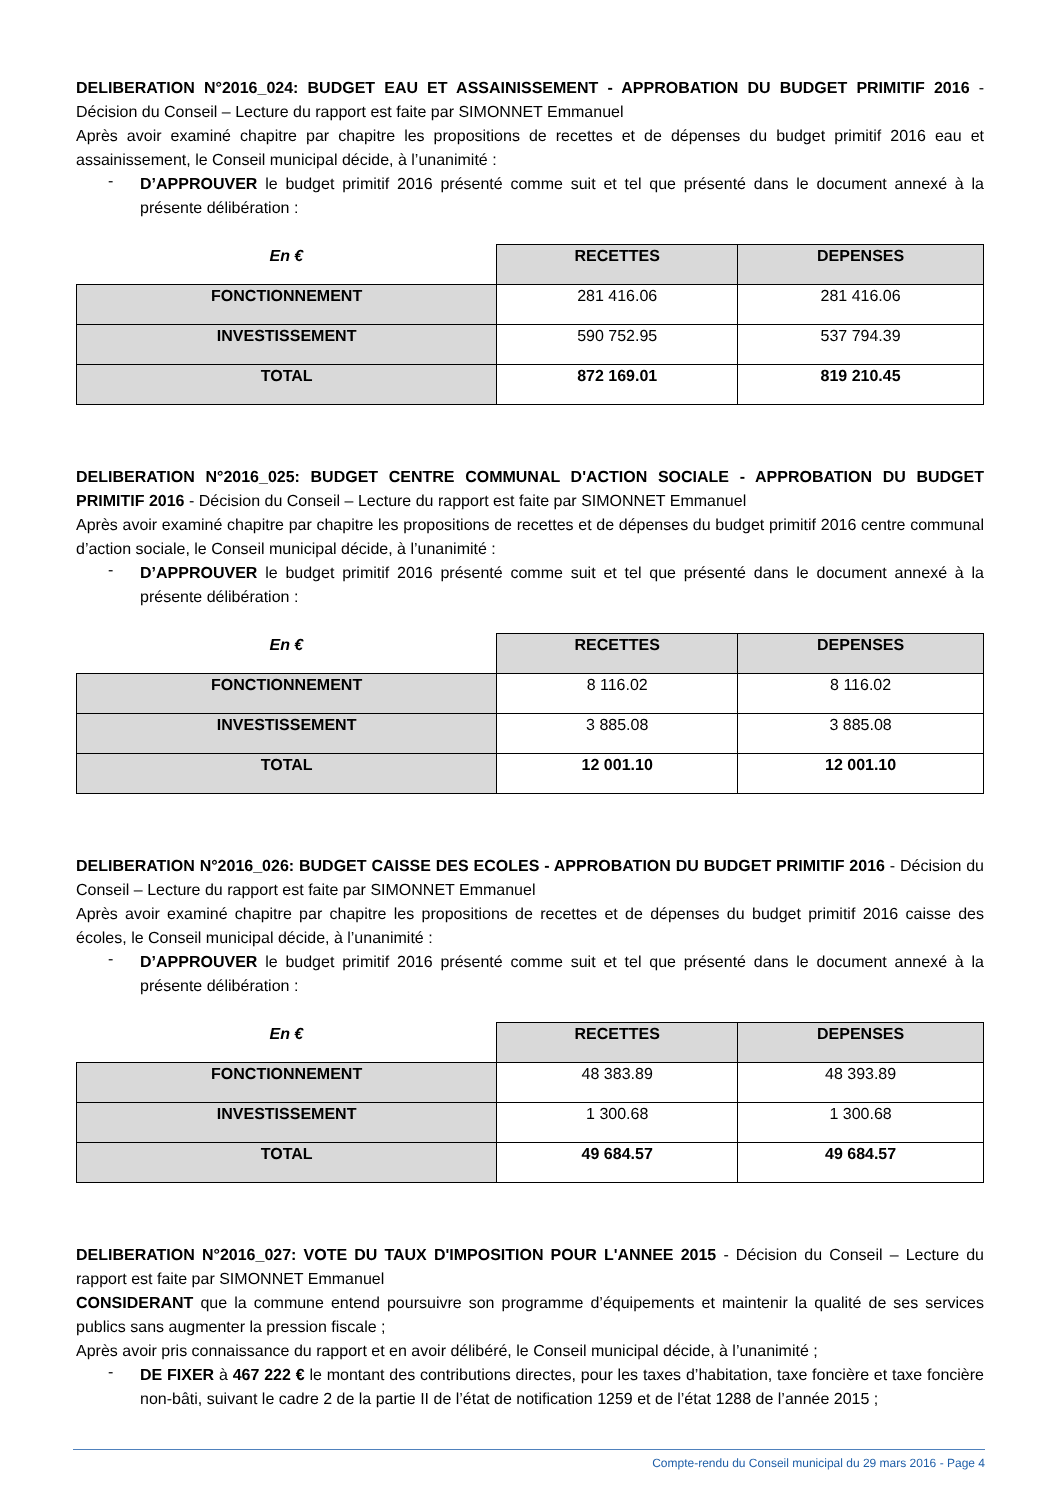DELIBERATION N°2016_024: BUDGET EAU ET ASSAINISSEMENT - APPROBATION DU BUDGET PRIMITIF 2016 - Décision du Conseil – Lecture du rapport est faite par SIMONNET Emmanuel
Après avoir examiné chapitre par chapitre les propositions de recettes et de dépenses du budget primitif 2016 eau et assainissement, le Conseil municipal décide, à l’unanimité :
-
D’APPROUVER le budget primitif 2016 présenté comme suit et tel que présenté dans le document annexé à la présente délibération :
| En € | RECETTES | DEPENSES |
| --- | --- | --- |
| FONCTIONNEMENT | 281 416.06 | 281 416.06 |
| INVESTISSEMENT | 590 752.95 | 537 794.39 |
| TOTAL | 872 169.01 | 819 210.45 |
DELIBERATION N°2016_025: BUDGET CENTRE COMMUNAL D'ACTION SOCIALE - APPROBATION DU BUDGET PRIMITIF 2016 - Décision du Conseil – Lecture du rapport est faite par SIMONNET Emmanuel
Après avoir examiné chapitre par chapitre les propositions de recettes et de dépenses du budget primitif 2016 centre communal d’action sociale, le Conseil municipal décide, à l’unanimité :
-
D’APPROUVER le budget primitif 2016 présenté comme suit et tel que présenté dans le document annexé à la présente délibération :
| En € | RECETTES | DEPENSES |
| --- | --- | --- |
| FONCTIONNEMENT | 8 116.02 | 8 116.02 |
| INVESTISSEMENT | 3 885.08 | 3 885.08 |
| TOTAL | 12 001.10 | 12 001.10 |
DELIBERATION N°2016_026: BUDGET CAISSE DES ECOLES - APPROBATION DU BUDGET PRIMITIF 2016 - Décision du Conseil – Lecture du rapport est faite par SIMONNET Emmanuel
Après avoir examiné chapitre par chapitre les propositions de recettes et de dépenses du budget primitif 2016 caisse des écoles, le Conseil municipal décide, à l’unanimité :
-
D’APPROUVER le budget primitif 2016 présenté comme suit et tel que présenté dans le document annexé à la présente délibération :
| En € | RECETTES | DEPENSES |
| --- | --- | --- |
| FONCTIONNEMENT | 48 383.89 | 48 393.89 |
| INVESTISSEMENT | 1 300.68 | 1 300.68 |
| TOTAL | 49 684.57 | 49 684.57 |
DELIBERATION N°2016_027: VOTE DU TAUX D'IMPOSITION POUR L'ANNEE 2015 - Décision du Conseil – Lecture du rapport est faite par SIMONNET Emmanuel
CONSIDERANT que la commune entend poursuivre son programme d’équipements et maintenir la qualité de ses services publics sans augmenter la pression fiscale ;
Après avoir pris connaissance du rapport et en avoir délibéré, le Conseil municipal décide, à l’unanimité ;
-
DE FIXER à 467 222 € le montant des contributions directes, pour les taxes d’habitation, taxe foncière et taxe foncière non-bâti, suivant le cadre 2 de la partie II de l’état de notification 1259 et de l’état 1288 de l’année 2015 ;
Compte-rendu du Conseil municipal du 29 mars 2016 - Page 4